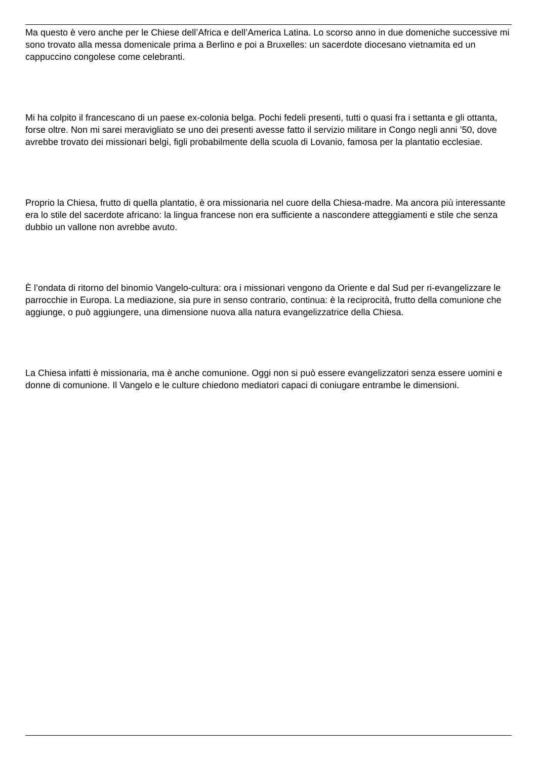Ma questo è vero anche per le Chiese dell’Africa e dell’America Latina. Lo scorso anno in due domeniche successive mi sono trovato alla messa domenicale prima a Berlino e poi a Bruxelles: un sacerdote diocesano vietnamita ed un cappuccino congolese come celebranti.
Mi ha colpito il francescano di un paese ex-colonia belga. Pochi fedeli presenti, tutti o quasi fra i settanta e gli ottanta, forse oltre. Non mi sarei meravigliato se uno dei presenti avesse fatto il servizio militare in Congo negli anni ’50, dove avrebbe trovato dei missionari belgi, figli probabilmente della scuola di Lovanio, famosa per la plantatio ecclesiae.
Proprio la Chiesa, frutto di quella plantatio, è ora missionaria nel cuore della Chiesa-madre. Ma ancora più interessante era lo stile del sacerdote africano: la lingua francese non era sufficiente a nascondere atteggiamenti e stile che senza dubbio un vallone non avrebbe avuto.
È l’ondata di ritorno del binomio Vangelo-cultura: ora i missionari vengono da Oriente e dal Sud per ri-evangelizzare le parrocchie in Europa. La mediazione, sia pure in senso contrario, continua: è la reciprocità, frutto della comunione che aggiunge, o può aggiungere, una dimensione nuova alla natura evangelizzatrice della Chiesa.
La Chiesa infatti è missionaria, ma è anche comunione. Oggi non si può essere evangelizzatori senza essere uomini e donne di comunione. Il Vangelo e le culture chiedono mediatori capaci di coniugare entrambe le dimensioni.